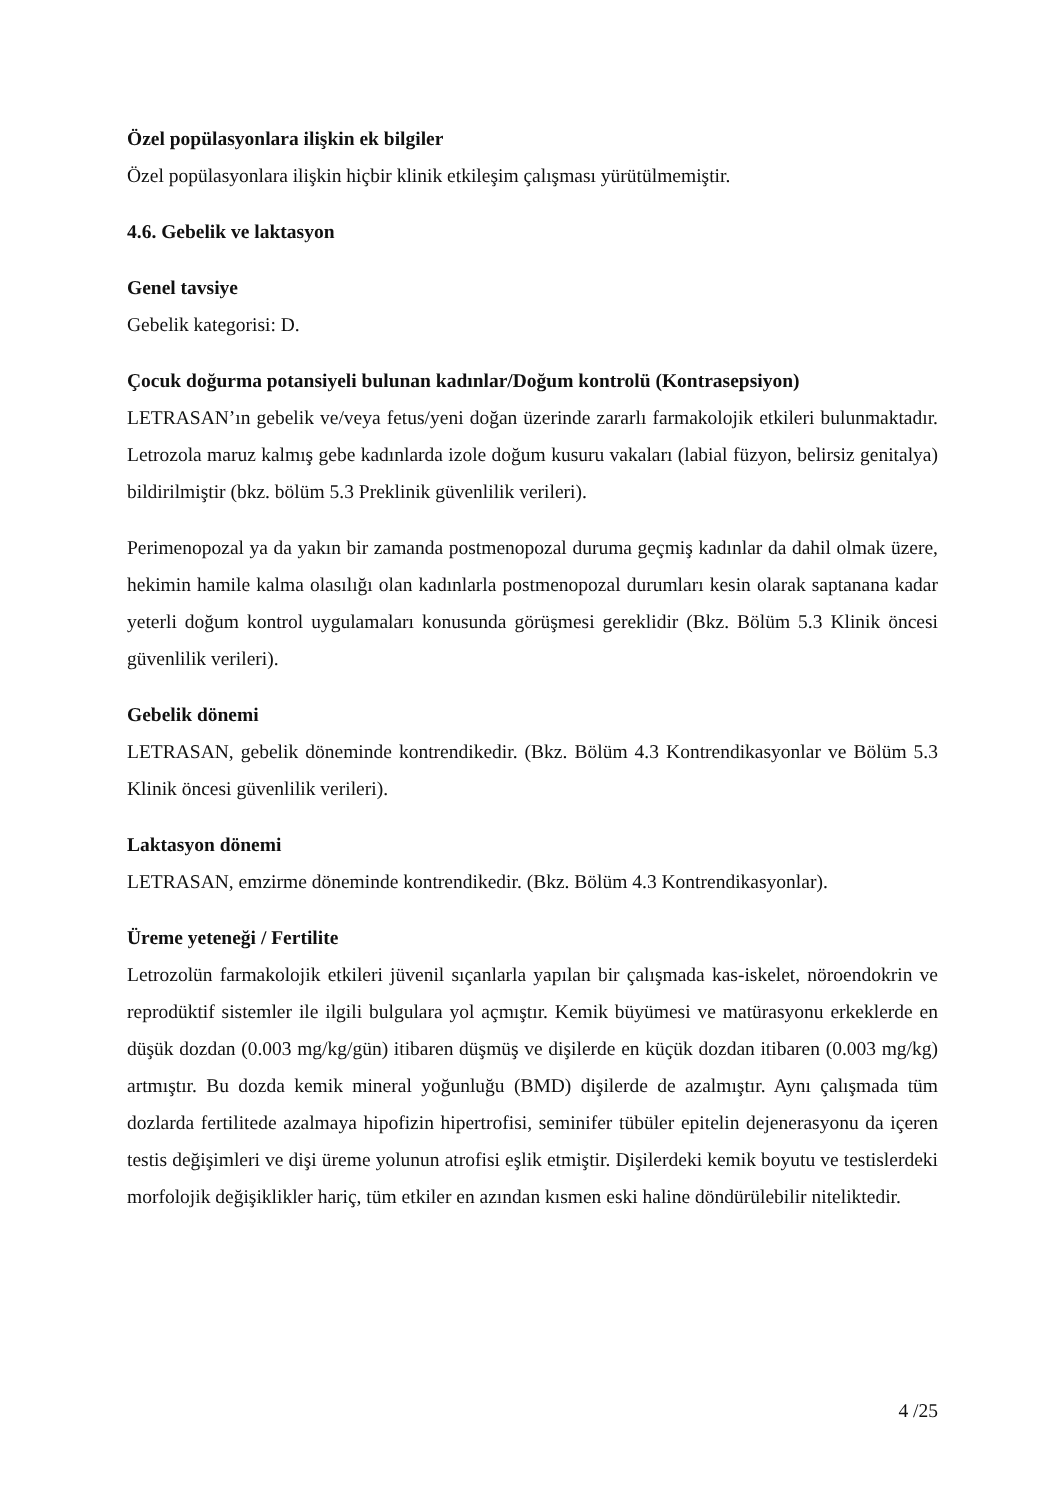Özel popülasyonlara ilişkin ek bilgiler
Özel popülasyonlara ilişkin hiçbir klinik etkileşim çalışması yürütülmemiştir.
4.6. Gebelik ve laktasyon
Genel tavsiye
Gebelik kategorisi: D.
Çocuk doğurma potansiyeli bulunan kadınlar/Doğum kontrolü (Kontrasepsiyon)
LETRASAN’ın gebelik ve/veya fetus/yeni doğan üzerinde zararlı farmakolojik etkileri bulunmaktadır. Letrozola maruz kalmış gebe kadınlarda izole doğum kusuru vakaları (labial füzyon, belirsiz genitalya) bildirilmiştir (bkz. bölüm 5.3 Preklinik güvenlilik verileri).
Perimenopozal ya da yakın bir zamanda postmenopozal duruma geçmiş kadınlar da dahil olmak üzere, hekimin hamile kalma olasılığı olan kadınlarla postmenopozal durumları kesin olarak saptanana kadar yeterli doğum kontrol uygulamaları konusunda görüşmesi gereklidir (Bkz. Bölüm 5.3 Klinik öncesi güvenlilik verileri).
Gebelik dönemi
LETRASAN, gebelik döneminde kontrendikedir. (Bkz. Bölüm 4.3 Kontrendikasyonlar ve Bölüm 5.3 Klinik öncesi güvenlilik verileri).
Laktasyon dönemi
LETRASAN, emzirme döneminde kontrendikedir. (Bkz. Bölüm 4.3 Kontrendikasyonlar).
Üreme yeteneği / Fertilite
Letrozolün farmakolojik etkileri jüvenil sıçanlarla yapılan bir çalışmada kas-iskelet, nöroendokrin ve reprodüktif sistemler ile ilgili bulgulara yol açmıştır. Kemik büyümesi ve matürasyonu erkeklerde en düşük dozdan (0.003 mg/kg/gün) itibaren düşmüş ve dişilerde en küçük dozdan itibaren (0.003 mg/kg) artmıştır. Bu dozda kemik mineral yoğunluğu (BMD) dişilerde de azalmıştır. Aynı çalışmada tüm dozlarda fertilitede azalmaya hipofizin hipertrofisi, seminifer tübüler epitelin dejenerasyonu da içeren testis değişimleri ve dişi üreme yolunun atrofisi eşlik etmiştir. Dişilerdeki kemik boyutu ve testislerdeki morfolojik değişiklikler hariç, tüm etkiler en azından kısmen eski haline döndürülebilir niteliktedir.
4 /25